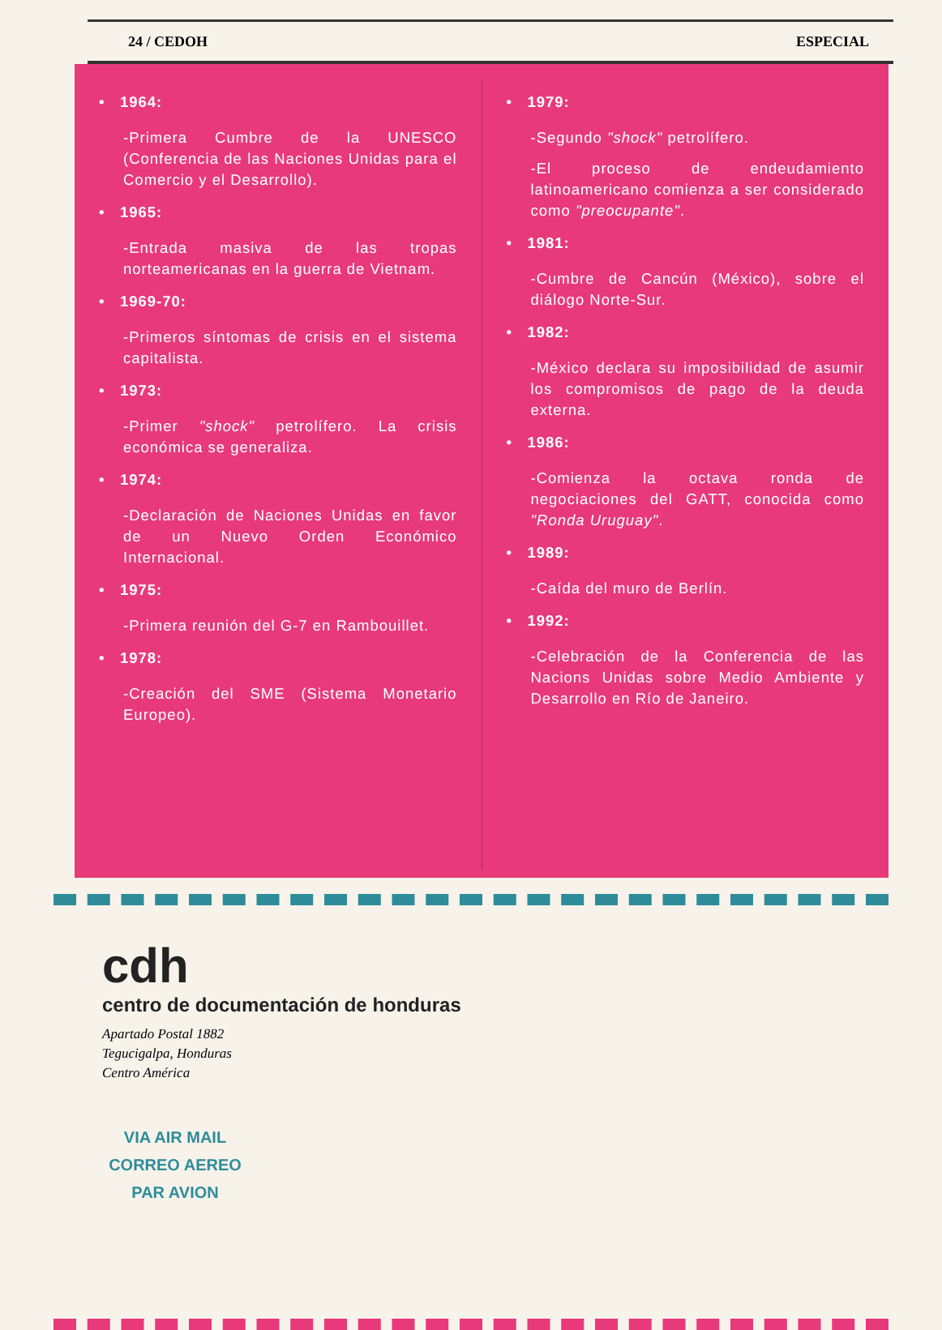24 / CEDOH ESPECIAL
• 1964:
-Primera Cumbre de la UNESCO (Conferencia de las Naciones Unidas para el Comercio y el Desarrollo).
• 1965:
-Entrada masiva de las tropas norteamericanas en la guerra de Vietnam.
• 1969-70:
-Primeros síntomas de crisis en el sistema capitalista.
• 1973:
-Primer "shock" petrolífero. La crisis económica se generaliza.
• 1974:
-Declaración de Naciones Unidas en favor de un Nuevo Orden Económico Internacional.
• 1975:
-Primera reunión del G-7 en Rambouillet.
• 1978:
-Creación del SME (Sistema Monetario Europeo).
• 1979:
-Segundo "shock" petrolífero.
-El proceso de endeudamiento latinoamericano comienza a ser considerado como "preocupante".
• 1981:
-Cumbre de Cancún (México), sobre el diálogo Norte-Sur.
• 1982:
-México declara su imposibilidad de asumir los compromisos de pago de la deuda externa.
• 1986:
-Comienza la octava ronda de negociaciones del GATT, conocida como "Ronda Uruguay".
• 1989:
-Caída del muro de Berlín.
• 1992:
-Celebración de la Conferencia de las Nacions Unidas sobre Medio Ambiente y Desarrollo en Río de Janeiro.
cdh
centro de documentación de honduras
Apartado Postal 1882
Tegucigalpa, Honduras
Centro América
VIA AIR MAIL
CORREO AEREO
PAR AVION